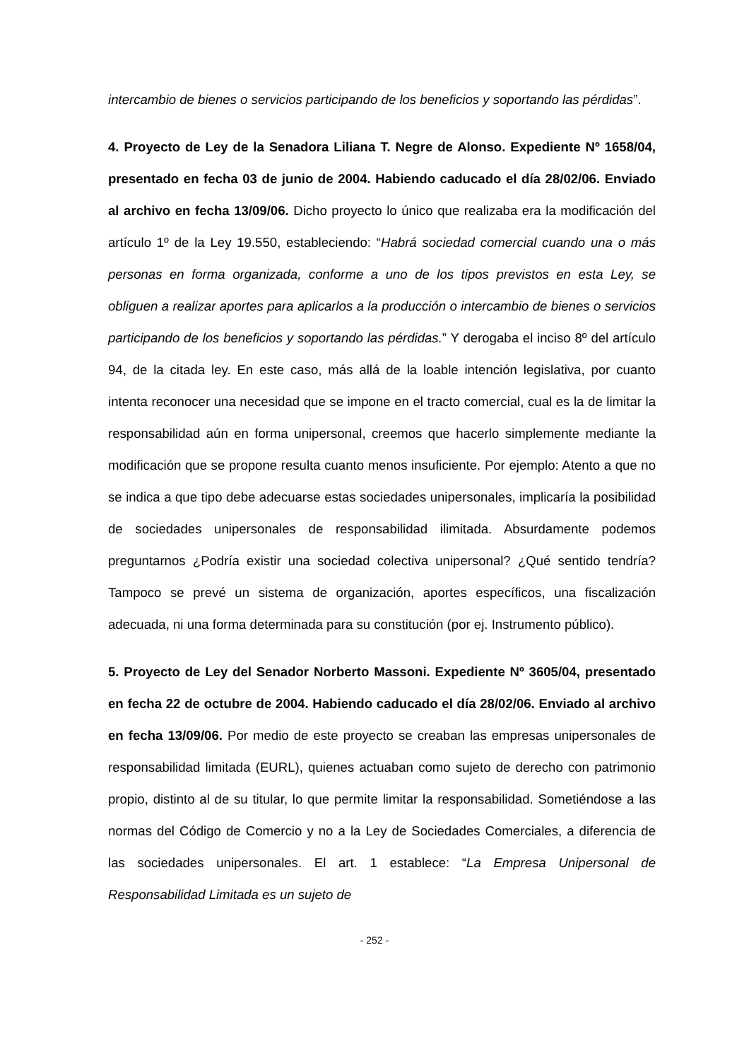intercambio de bienes o servicios participando de los beneficios y soportando las pérdidas”.
4. Proyecto de Ley de la Senadora Liliana T. Negre de Alonso. Expediente Nº 1658/04, presentado en fecha 03 de junio de 2004. Habiendo caducado el día 28/02/06. Enviado al archivo en fecha 13/09/06. Dicho proyecto lo único que realizaba era la modificación del artículo 1º de la Ley 19.550, estableciendo: “Habrá sociedad comercial cuando una o más personas en forma organizada, conforme a uno de los tipos previstos en esta Ley, se obliguen a realizar aportes para aplicarlos a la producción o intercambio de bienes o servicios participando de los beneficios y soportando las pérdidas.” Y derogaba el inciso 8º del artículo 94, de la citada ley. En este caso, más allá de la loable intención legislativa, por cuanto intenta reconocer una necesidad que se impone en el tracto comercial, cual es la de limitar la responsabilidad aún en forma unipersonal, creemos que hacerlo simplemente mediante la modificación que se propone resulta cuanto menos insuficiente. Por ejemplo: Atento a que no se indica a que tipo debe adecuarse estas sociedades unipersonales, implicaría la posibilidad de sociedades unipersonales de responsabilidad ilimitada. Absurdamente podemos preguntarnos ¿Podría existir una sociedad colectiva unipersonal? ¿Qué sentido tendría? Tampoco se prevé un sistema de organización, aportes específicos, una fiscalización adecuada, ni una forma determinada para su constitución (por ej. Instrumento público).
5. Proyecto de Ley del Senador Norberto Massoni. Expediente Nº 3605/04, presentado en fecha 22 de octubre de 2004. Habiendo caducado el día 28/02/06. Enviado al archivo en fecha 13/09/06. Por medio de este proyecto se creaban las empresas unipersonales de responsabilidad limitada (EURL), quienes actuaban como sujeto de derecho con patrimonio propio, distinto al de su titular, lo que permite limitar la responsabilidad. Sometiéndose a las normas del Código de Comercio y no a la Ley de Sociedades Comerciales, a diferencia de las sociedades unipersonales. El art. 1 establece: “La Empresa Unipersonal de Responsabilidad Limitada es un sujeto de
- 252 -